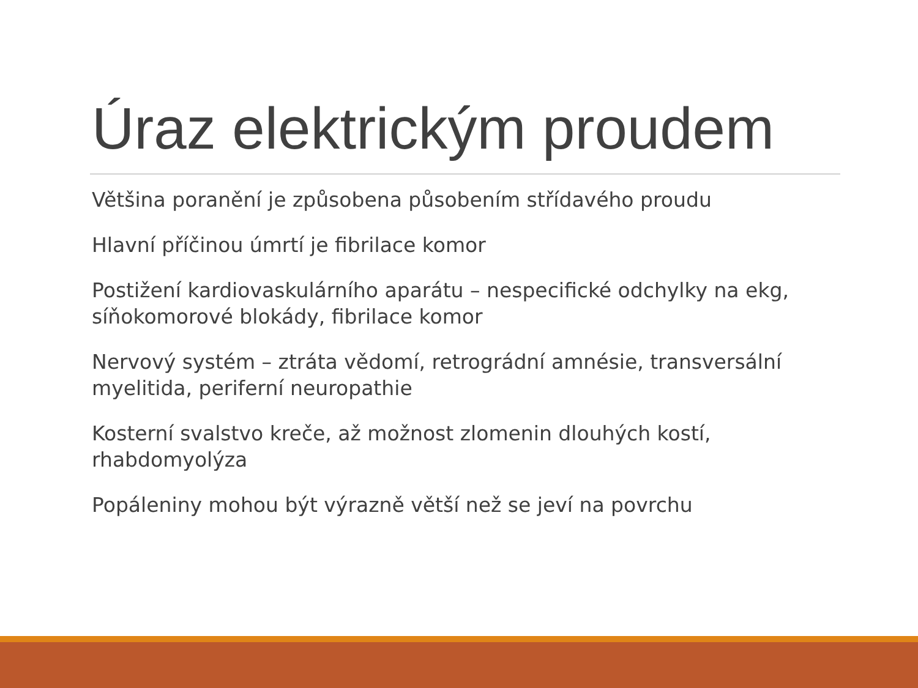Úraz elektrickým proudem
Většina poranění je způsobena působením střídavého proudu
Hlavní příčinou úmrtí je fibrilace komor
Postižení kardiovaskulárního aparátu – nespecifické odchylky na ekg, síňokomorové blokády, fibrilace komor
Nervový systém – ztráta vědomí, retrográdní amnésie, transversální myelitida, periferní neuropathie
Kosterní svalstvo kreče, až možnost zlomenin dlouhých kostí, rhabdomyolýza
Popáleniny mohou být výrazně větší než se jeví na povrchu